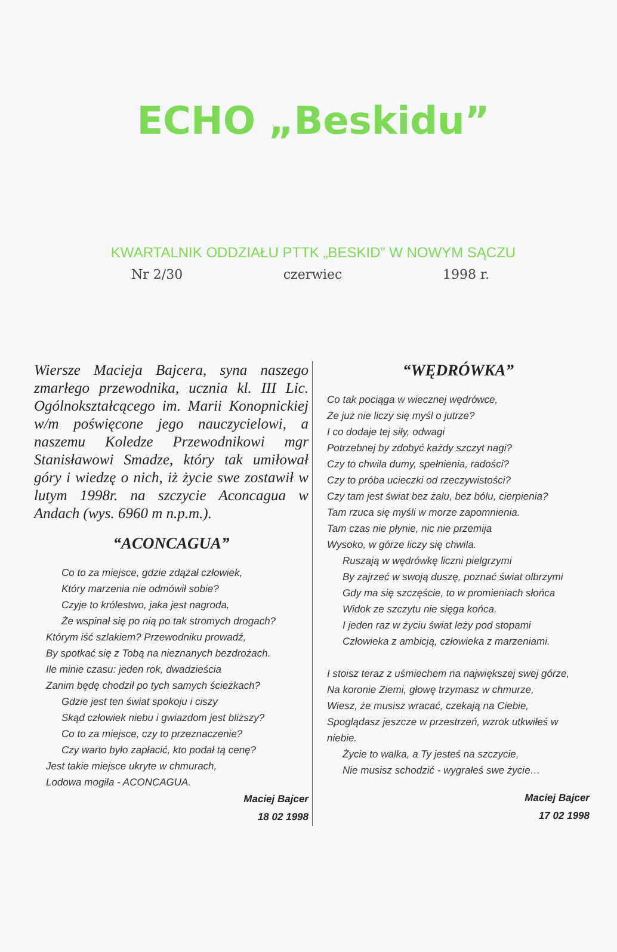ECHO „Beskidu”
KWARTALNIK ODDZIAŁU PTTK „BESKID” W NOWYM SĄCZU
Nr 2/30 czerwiec 1998 r.
Wiersze Macieja Bajcera, syna naszego zmarłego przewodnika, ucznia kl. III Lic. Ogólnokształcącego im. Marii Konopnickiej w/m poświęcone jego nauczycielowi, a naszemu Koledze Przewodnikowi mgr Stanisławowi Smadze, który tak umiłował góry i wiedzę o nich, iż życie swe zostawił w lutym 1998r. na szczycie Aconcagua w Andach (wys. 6960 m n.p.m.).
“ACONCAGUA”
Co to za miejsce, gdzie zdążał człowiek,
Który marzenia nie odmówił sobie?
Czyje to królestwo, jaka jest nagroda,
Że wspinał się po nią po tak stromych drogach?
Którym iść szlakiem? Przewodniku prowadź,
By spotkać się z Tobą na nieznanych bezdrożach.
Ile minie czasu: jeden rok, dwadzieścia
Zanim będę chodził po tych samych ścieżkach?
Gdzie jest ten świat spokoju i ciszy
Skąd człowiek niebu i gwiazdom jest bliższy?
Co to za miejsce, czy to przeznaczenie?
Czy warto było zapłacić, kto podał tą cenę?
Jest takie miejsce ukryte w chmurach,
Lodowa mogiła - ACONCAGUA.
Maciej Bajcer
18 02 1998
“WĘDRÓWKA”
Co tak pociąga w wiecznej wędrówce,
Że już nie liczy się myśl o jutrze?
I co dodaje tej siły, odwagi
Potrzebnej by zdobyć każdy szczyt nagi?
Czy to chwila dumy, spełnienia, radości?
Czy to próba ucieczki od rzeczywistości?
Czy tam jest świat bez żalu, bez bólu, cierpienia?
Tam rzuca się myśli w morze zapomnienia.
Tam czas nie płynie, nic nie przemija
Wysoko, w górze liczy się chwila.
Ruszają w wędrówkę liczni pielgrzymi
By zajrzeć w swoją duszę, poznać świat olbrzymi
Gdy ma się szczęście, to w promieniach słońca
Widok ze szczytu nie sięga końca.
I jeden raz w życiu świat leży pod stopami
Człowieka z ambicją, człowieka z marzeniami.
I stoisz teraz z uśmiechem na największej swej górze,
Na koronie Ziemi, głowę trzymasz w chmurze,
Wiesz, że musisz wracać, czekają na Ciebie,
Spoglądasz jeszcze w przestrzeń, wzrok utkwiłeś w niebie.
Życie to walka, a Ty jesteś na szczycie,
Nie musisz schodzić - wygrałeś swe życie…
Maciej Bajcer
17 02 1998